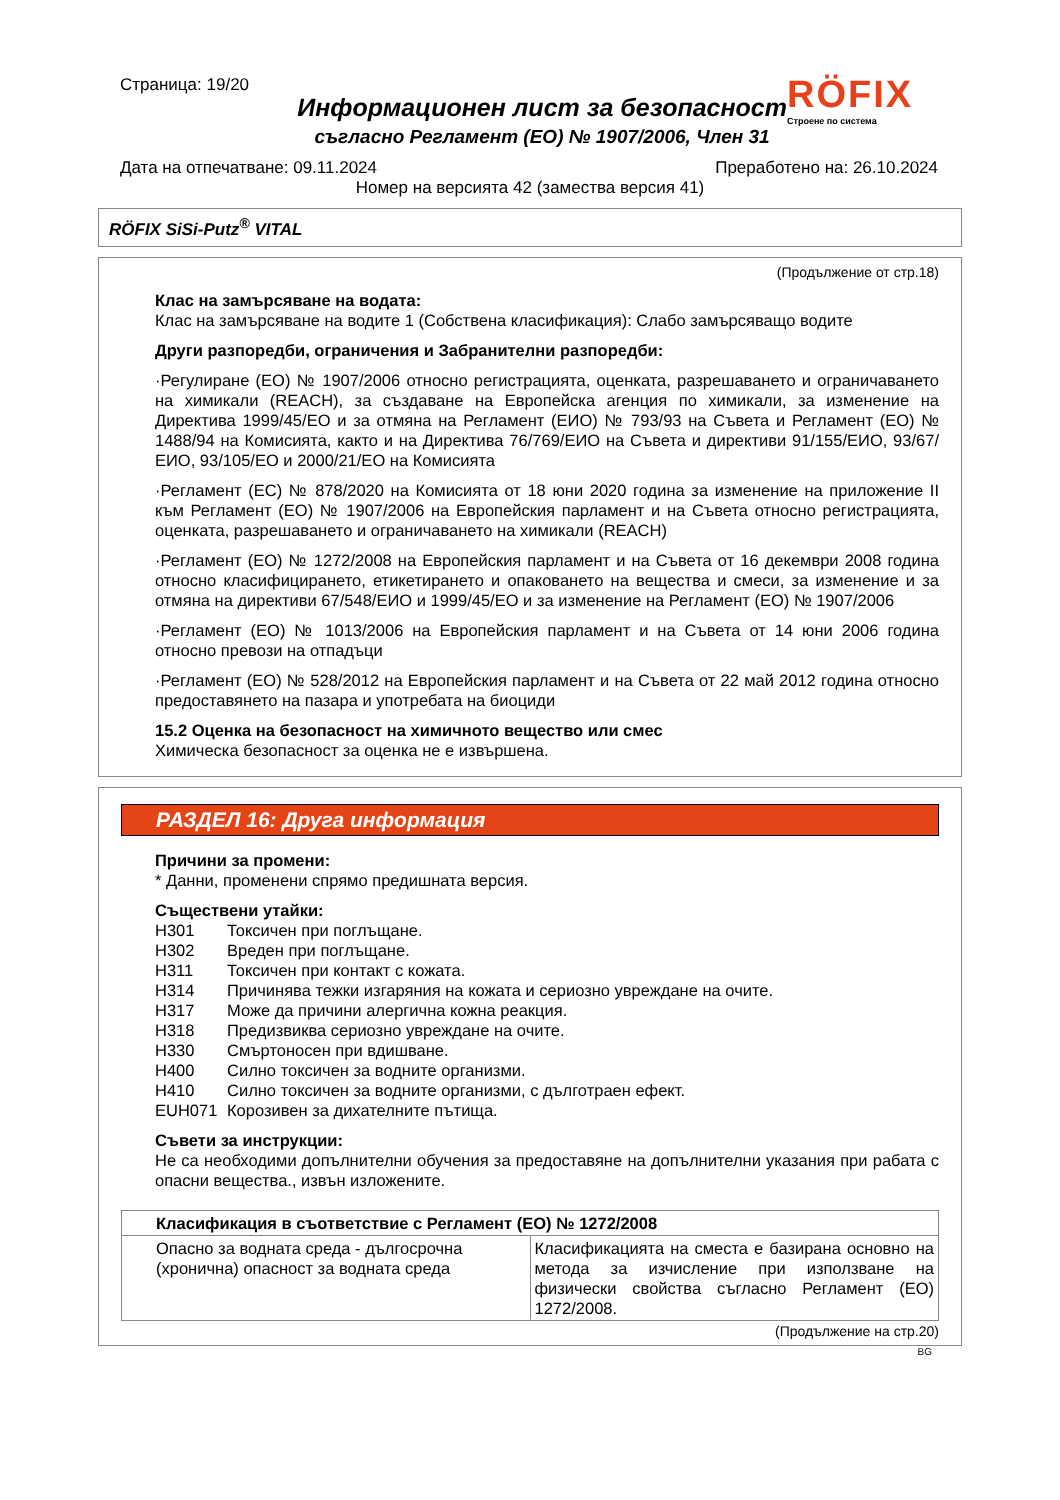Страница: 19/20
Информационен лист за безопасност
съгласно Регламент (ЕО) № 1907/2006, Член 31
RÖFIX
Строене по система
Дата на отпечатване: 09.11.2024 Преработено на: 26.10.2024
Номер на версията 42 (замества версия 41)
RÖFIX SiSi-Putz<sup>®</sup> VITAL
(Продължение от стр.18)
Клас на замърсяване на водата:
Клас на замърсяване на водите 1 (Собствена класификация): Слабо замърсяващо водите
Други разпоредби, ограничения и Забранителни разпоредби:
·Регулиране (ЕО) № 1907/2006 относно регистрацията, оценката, разрешаването и ограничаването на химикали (REACH), за създаване на Европейска агенция по химикали, за изменение на Директива 1999/45/ЕО и за отмяна на Регламент (ЕИО) № 793/93 на Съвета и Регламент (ЕО) № 1488/94 на Комисията, както и на Директива 76/769/ЕИО на Съвета и директиви 91/155/ЕИО, 93/67/ЕИО, 93/105/ЕО и 2000/21/ЕО на Комисията
·Регламент (ЕС) № 878/2020 на Комисията от 18 юни 2020 година за изменение на приложение II към Регламент (ЕО) № 1907/2006 на Европейския парламент и на Съвета относно регистрацията, оценката, разрешаването и ограничаването на химикали (REACH)
·Регламент (ЕО) № 1272/2008 на Европейския парламент и на Съвета от 16 декември 2008 година относно класифицирането, етикетирането и опаковането на вещества и смеси, за изменение и за отмяна на директиви 67/548/ЕИО и 1999/45/ЕО и за изменение на Регламент (ЕО) № 1907/2006
·Регламент (ЕО) № 1013/2006 на Европейския парламент и на Съвета от 14 юни 2006 година относно превози на отпадъци
·Регламент (ЕО) № 528/2012 на Европейския парламент и на Съвета от 22 май 2012 година относно предоставянето на пазара и употребата на биоциди
15.2 Оценка на безопасност на химичното вещество или смес
Химическа безопасност за оценка не е извършена.
РАЗДЕЛ 16: Друга информация
Причини за промени:
* Данни, променени спрямо предишната версия.
Съществени утайки:
| H301 | Токсичен при поглъщане. |
| H302 | Вреден при поглъщане. |
| H311 | Токсичен при контакт с кожата. |
| H314 | Причинява тежки изгаряния на кожата и сериозно увреждане на очите. |
| H317 | Може да причини алергична кожна реакция. |
| H318 | Предизвиква сериозно увреждане на очите. |
| H330 | Смъртоносен при вдишване. |
| H400 | Силно токсичен за водните организми. |
| H410 | Силно токсичен за водните организми, с дълготраен ефект. |
| EUH071 | Корозивен за дихателните пътища. |
Съвети за инструкции:
Не са необходими допълнителни обучения за предоставяне на допълнителни указания при рабата с опасни вещества., извън изложените.
| Класификация в съответствие с Регламент (ЕО) № 1272/2008 | |
| --- | --- |
| Опасно за водната среда - дългосрочна (хронична) опасност за водната среда | Класификацията на сместа е базирана основно на метода за изчисление при използване на физически свойства съгласно Регламент (ЕО) 1272/2008. |
(Продължение на стр.20)
BG